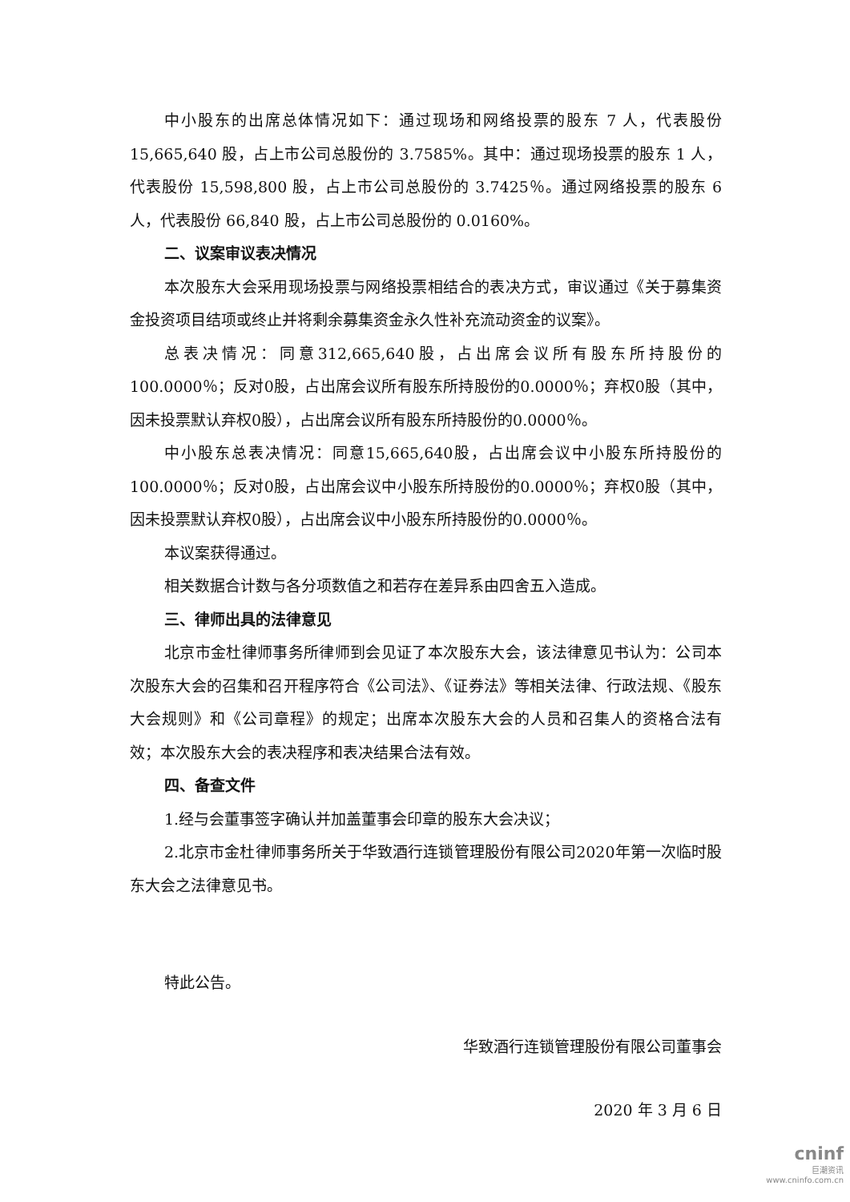中小股东的出席总体情况如下：通过现场和网络投票的股东 7 人，代表股份 15,665,640 股，占上市公司总股份的 3.7585%。其中：通过现场投票的股东 1 人，代表股份 15,598,800 股，占上市公司总股份的 3.7425％。通过网络投票的股东 6 人，代表股份 66,840 股，占上市公司总股份的 0.0160%。
二、议案审议表决情况
本次股东大会采用现场投票与网络投票相结合的表决方式，审议通过《关于募集资金投资项目结项或终止并将剩余募集资金永久性补充流动资金的议案》。
总表决情况：同意312,665,640股，占出席会议所有股东所持股份的100.0000％；反对0股，占出席会议所有股东所持股份的0.0000％；弃权0股（其中，因未投票默认弃权0股），占出席会议所有股东所持股份的0.0000％。
中小股东总表决情况：同意15,665,640股，占出席会议中小股东所持股份的100.0000％；反对0股，占出席会议中小股东所持股份的0.0000％；弃权0股（其中，因未投票默认弃权0股），占出席会议中小股东所持股份的0.0000％。
本议案获得通过。
相关数据合计数与各分项数值之和若存在差异系由四舍五入造成。
三、律师出具的法律意见
北京市金杜律师事务所律师到会见证了本次股东大会，该法律意见书认为：公司本次股东大会的召集和召开程序符合《公司法》、《证券法》等相关法律、行政法规、《股东大会规则》和《公司章程》的规定；出席本次股东大会的人员和召集人的资格合法有效；本次股东大会的表决程序和表决结果合法有效。
四、备查文件
1.经与会董事签字确认并加盖董事会印章的股东大会决议；
2.北京市金杜律师事务所关于华致酒行连锁管理股份有限公司2020年第一次临时股东大会之法律意见书。
特此公告。
华致酒行连锁管理股份有限公司董事会
2020 年 3 月 6 日
cninf
巨潮资讯
www.cninfo.com.cn